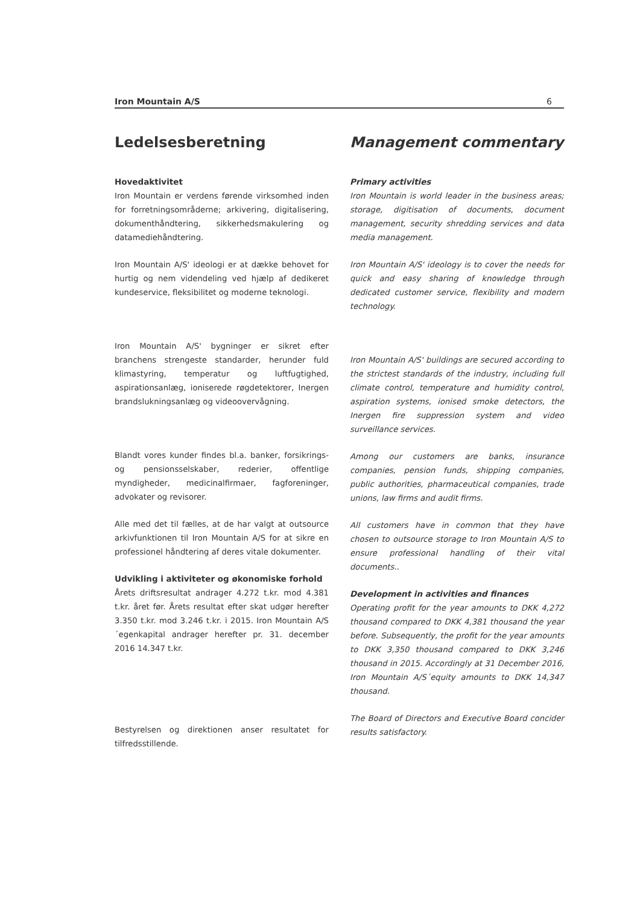Iron Mountain A/S 6
Ledelsesberetning
Hovedaktivitet
Iron Mountain er verdens førende virksomhed inden for forretningsområderne; arkivering, digitalisering, dokumenthåndtering, sikkerhedsmakulering og datamediehåndtering.
Iron Mountain A/S' ideologi er at dække behovet for hurtig og nem videndeling ved hjælp af dedikeret kundeservice, fleksibilitet og moderne teknologi.
Iron Mountain A/S' bygninger er sikret efter branchens strengeste standarder, herunder fuld klimastyring, temperatur og luftfugtighed, aspirationsanlæg, ioniserede røgdetektorer, Inergen brandslukningsanlæg og videoovervågning.
Blandt vores kunder findes bl.a. banker, forsikrings- og pensionsselskaber, rederier, offentlige myndigheder, medicinalfirmaer, fagforeninger, advokater og revisorer.
Alle med det til fælles, at de har valgt at outsource arkivfunktionen til Iron Mountain A/S for at sikre en professionel håndtering af deres vitale dokumenter.
Udvikling i aktiviteter og økonomiske forhold
Årets driftsresultat andrager 4.272 t.kr. mod 4.381 t.kr. året før. Årets resultat efter skat udgør herefter 3.350 t.kr. mod 3.246 t.kr. i 2015. Iron Mountain A/S´egenkapital andrager herefter pr. 31. december 2016 14.347 t.kr.
Bestyrelsen og direktionen anser resultatet for tilfredsstillende.
Management commentary
Primary activities
Iron Mountain is world leader in the business areas; storage, digitisation of documents, document management, security shredding services and data media management.
Iron Mountain A/S' ideology is to cover the needs for quick and easy sharing of knowledge through dedicated customer service, flexibility and modern technology.
Iron Mountain A/S' buildings are secured according to the strictest standards of the industry, including full climate control, temperature and humidity control, aspiration systems, ionised smoke detectors, the Inergen fire suppression system and video surveillance services.
Among our customers are banks, insurance companies, pension funds, shipping companies, public authorities, pharmaceutical companies, trade unions, law firms and audit firms.
All customers have in common that they have chosen to outsource storage to Iron Mountain A/S to ensure professional handling of their vital documents..
Development in activities and finances
Operating profit for the year amounts to DKK 4,272 thousand compared to DKK 4,381 thousand the year before. Subsequently, the profit for the year amounts to DKK 3,350 thousand compared to DKK 3,246 thousand in 2015. Accordingly at 31 December 2016, Iron Mountain A/S´equity amounts to DKK 14,347 thousand.
The Board of Directors and Executive Board concider results satisfactory.